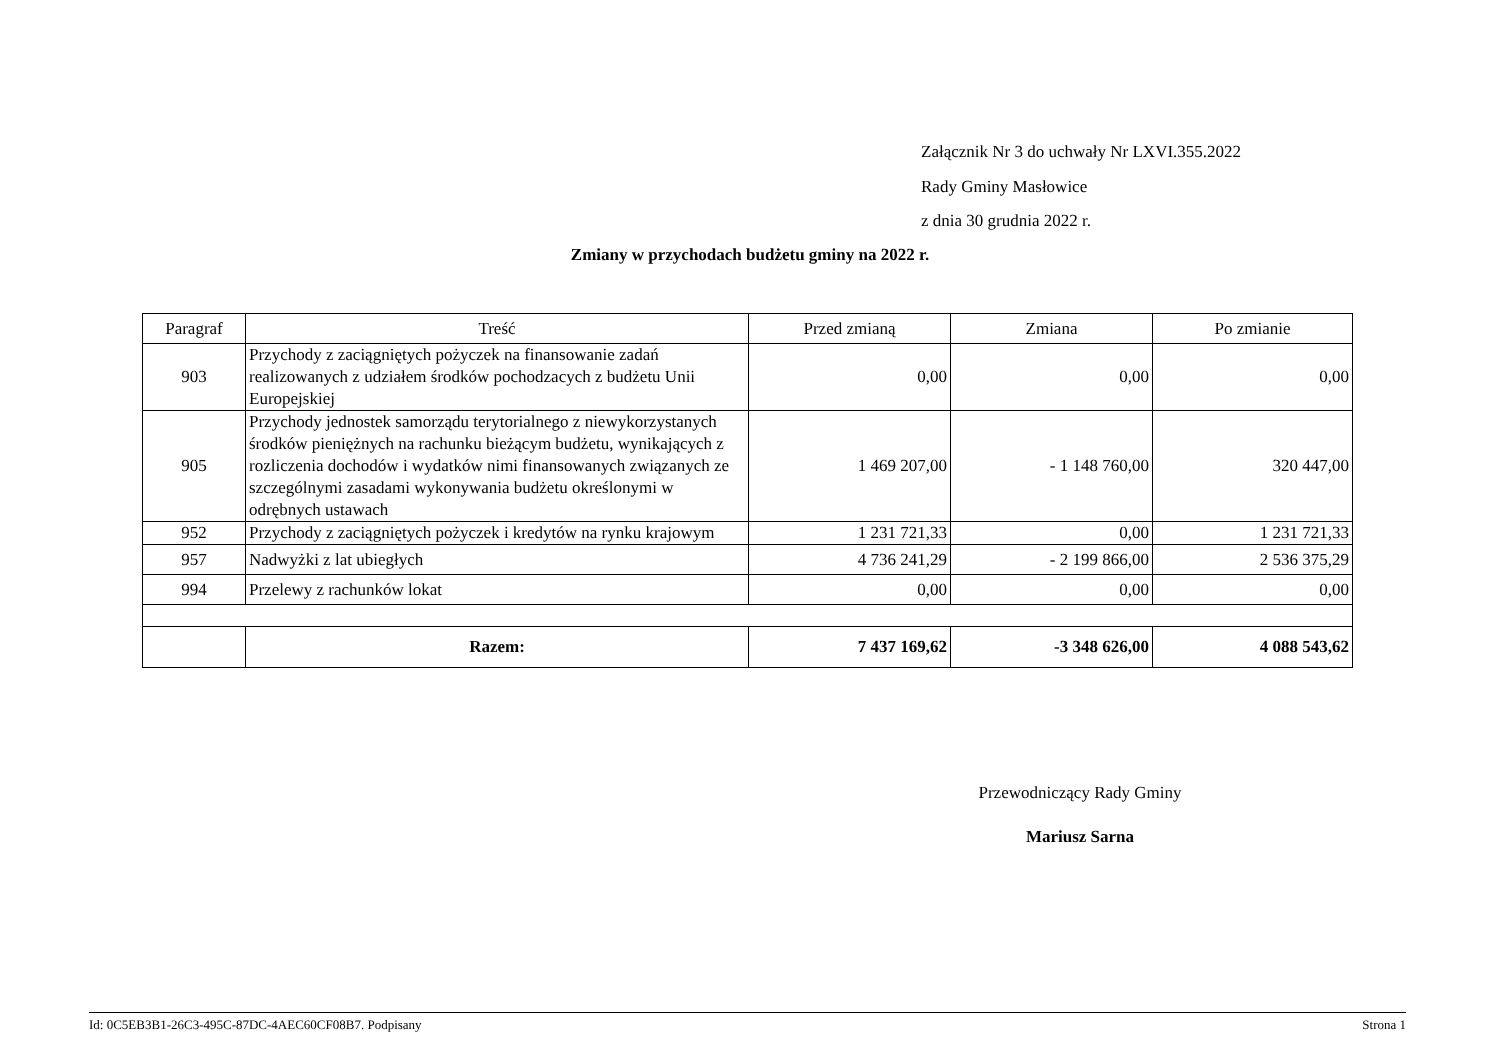Załącznik Nr 3 do uchwały Nr LXVI.355.2022
Rady Gminy Masłowice
z dnia 30 grudnia 2022 r.
Zmiany w przychodach budżetu gminy na 2022 r.
| Paragraf | Treść | Przed zmianą | Zmiana | Po zmianie |
| --- | --- | --- | --- | --- |
| 903 | Przychody z zaciągniętych pożyczek na finansowanie zadań realizowanych z udziałem środków pochodzacych z budżetu Unii Europejskiej | 0,00 | 0,00 | 0,00 |
| 905 | Przychody jednostek samorządu terytorialnego z niewykorzystanych środków pieniężnych na rachunku bieżącym budżetu, wynikających z rozliczenia dochodów i wydatków nimi finansowanych związanych ze szczególnymi zasadami wykonywania budżetu określonymi w odrębnych ustawach | 1 469 207,00 | - 1 148 760,00 | 320 447,00 |
| 952 | Przychody z zaciągniętych pożyczek i kredytów na rynku krajowym | 1 231 721,33 | 0,00 | 1 231 721,33 |
| 957 | Nadwyżki z lat ubiegłych | 4 736 241,29 | - 2 199 866,00 | 2 536 375,29 |
| 994 | Przelewy z rachunków lokat | 0,00 | 0,00 | 0,00 |
| | Razem: | 7 437 169,62 | -3 348 626,00 | 4 088 543,62 |
Przewodniczący Rady Gminy
Mariusz Sarna
Id: 0C5EB3B1-26C3-495C-87DC-4AEC60CF08B7. Podpisany Strona 1